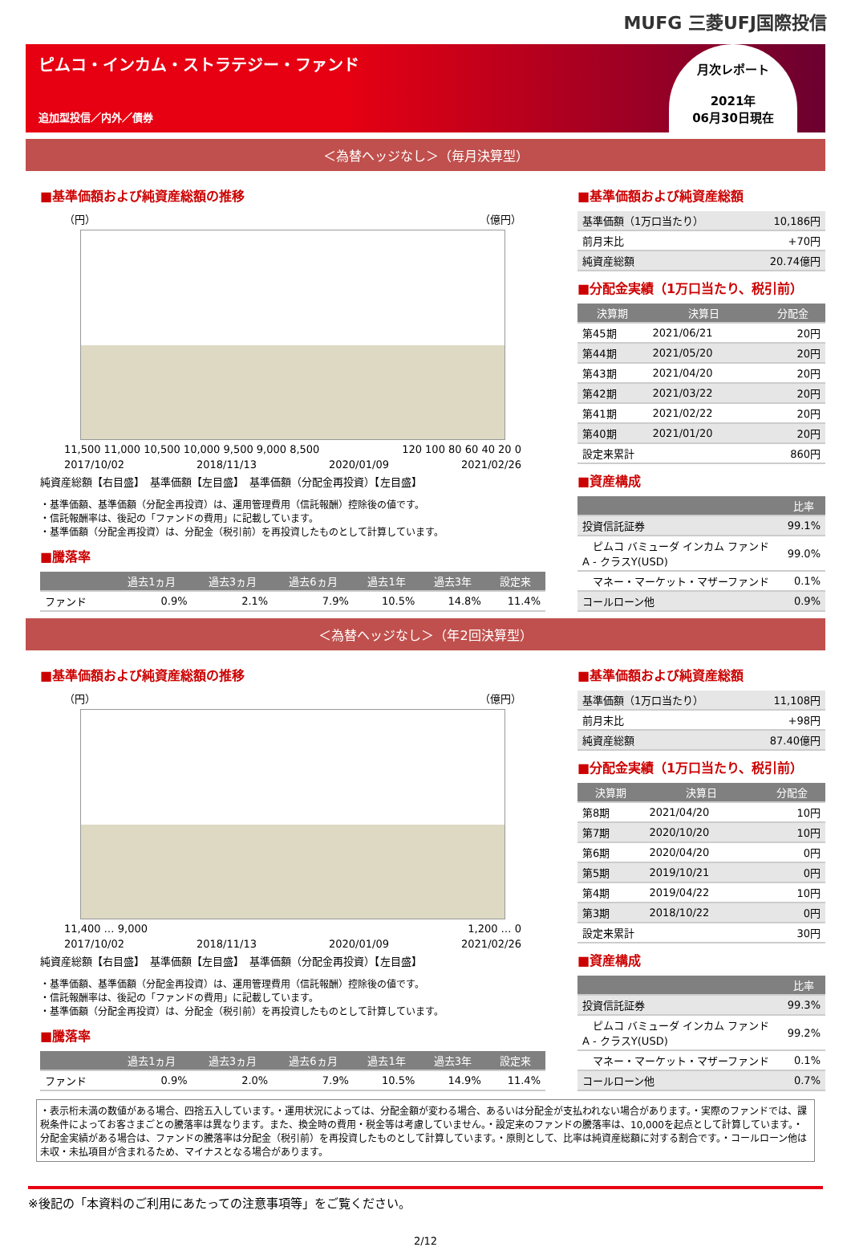MUFG 三菱UFJ国際投信
ピムコ・インカム・ストラテジー・ファンド
追加型投信／内外／債券
月次レポート
2021年
06月30日現在
＜為替ヘッジなし＞（毎月決算型）
■基準価額および純資産総額の推移
（円） （億円）
11,500 11,000 10,500 10,000 9,500 9,000 8,500 120 100 80 60 40 20 0
2017/10/02 2018/11/13 2020/01/09 2021/02/26
純資産総額【右目盛】　基準価額【左目盛】　基準価額（分配金再投資）【左目盛】
・基準価額、基準価額（分配金再投資）は、運用管理費用（信託報酬）控除後の値です。
・信託報酬率は、後記の「ファンドの費用」に記載しています。
・基準価額（分配金再投資）は、分配金（税引前）を再投資したものとして計算しています。
■騰落率
| | 過去1ヵ月 | 過去3ヵ月 | 過去6ヵ月 | 過去1年 | 過去3年 | 設定来 |
| --- | --- | --- | --- | --- | --- | --- |
| ファンド | 0.9% | 2.1% | 7.9% | 10.5% | 14.8% | 11.4% |
■基準価額および純資産総額
| 基準価額（1万口当たり） | 10,186円 |
| 前月末比 | +70円 |
| 純資産総額 | 20.74億円 |
■分配金実績（1万口当たり、税引前）
| 決算期 | 決算日 | 分配金 |
| --- | --- | --- |
| 第45期 | 2021/06/21 | 20円 |
| 第44期 | 2021/05/20 | 20円 |
| 第43期 | 2021/04/20 | 20円 |
| 第42期 | 2021/03/22 | 20円 |
| 第41期 | 2021/02/22 | 20円 |
| 第40期 | 2021/01/20 | 20円 |
| 設定来累計 | | 860円 |
■資産構成
| | 比率 |
| --- | --- |
| 投資信託証券 | 99.1% |
| ピムコ バミューダ インカム ファンド A - クラスY(USD) | 99.0% |
| マネー・マーケット・マザーファンド | 0.1% |
| コールローン他 | 0.9% |
＜為替ヘッジなし＞（年2回決算型）
■基準価額および純資産総額の推移
（円） （億円）
11,400 … 9,000 1,200 … 0
2017/10/02 2018/11/13 2020/01/09 2021/02/26
純資産総額【右目盛】　基準価額【左目盛】　基準価額（分配金再投資）【左目盛】
・基準価額、基準価額（分配金再投資）は、運用管理費用（信託報酬）控除後の値です。
・信託報酬率は、後記の「ファンドの費用」に記載しています。
・基準価額（分配金再投資）は、分配金（税引前）を再投資したものとして計算しています。
■騰落率
| | 過去1ヵ月 | 過去3ヵ月 | 過去6ヵ月 | 過去1年 | 過去3年 | 設定来 |
| --- | --- | --- | --- | --- | --- | --- |
| ファンド | 0.9% | 2.0% | 7.9% | 10.5% | 14.9% | 11.4% |
■基準価額および純資産総額
| 基準価額（1万口当たり） | 11,108円 |
| 前月末比 | +98円 |
| 純資産総額 | 87.40億円 |
■分配金実績（1万口当たり、税引前）
| 決算期 | 決算日 | 分配金 |
| --- | --- | --- |
| 第8期 | 2021/04/20 | 10円 |
| 第7期 | 2020/10/20 | 10円 |
| 第6期 | 2020/04/20 | 0円 |
| 第5期 | 2019/10/21 | 0円 |
| 第4期 | 2019/04/22 | 10円 |
| 第3期 | 2018/10/22 | 0円 |
| 設定来累計 | | 30円 |
■資産構成
| | 比率 |
| --- | --- |
| 投資信託証券 | 99.3% |
| ピムコ バミューダ インカム ファンド A - クラスY(USD) | 99.2% |
| マネー・マーケット・マザーファンド | 0.1% |
| コールローン他 | 0.7% |
・表示桁未満の数値がある場合、四捨五入しています。・運用状況によっては、分配金額が変わる場合、あるいは分配金が支払われない場合があります。・実際のファンドでは、課税条件によってお客さまごとの騰落率は異なります。また、換金時の費用・税金等は考慮していません。・設定来のファンドの騰落率は、10,000を起点として計算しています。・分配金実績がある場合は、ファンドの騰落率は分配金（税引前）を再投資したものとして計算しています。・原則として、比率は純資産総額に対する割合です。・コールローン他は未収・未払項目が含まれるため、マイナスとなる場合があります。
※後記の「本資料のご利用にあたっての注意事項等」をご覧ください。
2/12